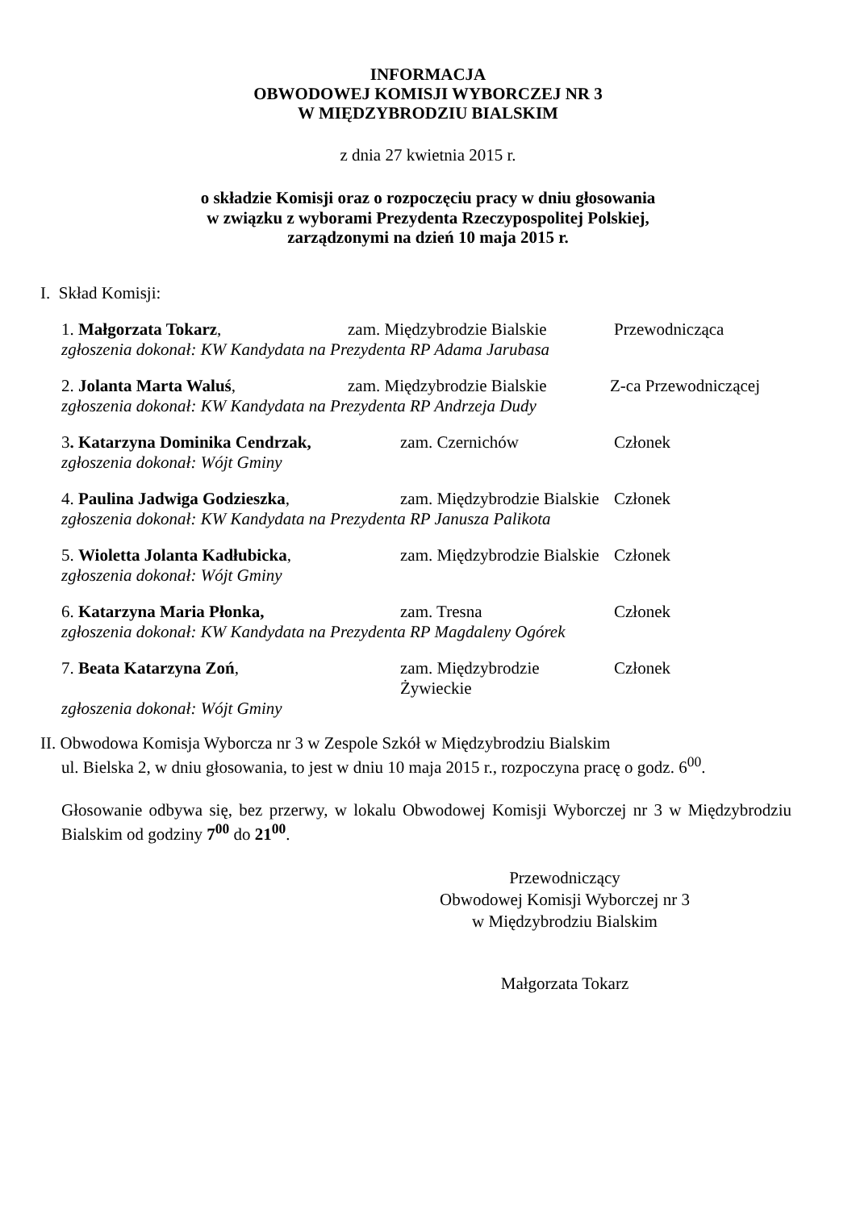INFORMACJA
OBWODOWEJ KOMISJI WYBORCZEJ NR 3
W MIĘDZYBRODZIU BIALSKIM
z dnia 27 kwietnia 2015 r.
o składzie Komisji oraz o rozpoczęciu pracy w dniu głosowania
w związku z wyborami Prezydenta Rzeczypospolitej Polskiej,
zarządzonymi na dzień 10 maja 2015 r.
I. Skład Komisji:
1. Małgorzata Tokarz, zam. Międzybrodzie Bialskie Przewodnicząca
zgłoszenia dokonał: KW Kandydata na Prezydenta RP Adama Jarubasa
2. Jolanta Marta Waluś, zam. Międzybrodzie Bialskie Z-ca Przewodniczącej
zgłoszenia dokonał: KW Kandydata na Prezydenta RP Andrzeja Dudy
3. Katarzyna Dominika Cendrzak, zam. Czernichów Członek
zgłoszenia dokonał: Wójt Gminy
4. Paulina Jadwiga Godzieszka, zam. Międzybrodzie Bialskie Członek
zgłoszenia dokonał: KW Kandydata na Prezydenta RP Janusza Palikota
5. Wioletta Jolanta Kadłubicka, zam. Międzybrodzie Bialskie Członek
zgłoszenia dokonał: Wójt Gminy
6. Katarzyna Maria Płonka, zam. Tresna Członek
zgłoszenia dokonał: KW Kandydata na Prezydenta RP Magdaleny Ogórek
7. Beata Katarzyna Zoń, zam. Międzybrodzie Żywieckie Członek
zgłoszenia dokonał: Wójt Gminy
II. Obwodowa Komisja Wyborcza nr 3 w Zespole Szkół w Międzybrodziu Bialskim
ul. Bielska 2, w dniu głosowania, to jest w dniu 10 maja 2015 r., rozpoczyna pracę o godz. 6<sup>00</sup>.
Głosowanie odbywa się, bez przerwy, w lokalu Obwodowej Komisji Wyborczej nr 3 w Międzybrodziu Bialskim od godziny 7<sup>00</sup> do 21<sup>00</sup>.
Przewodniczący
Obwodowej Komisji Wyborczej nr 3
w Międzybrodziu Bialskim
Małgorzata Tokarz